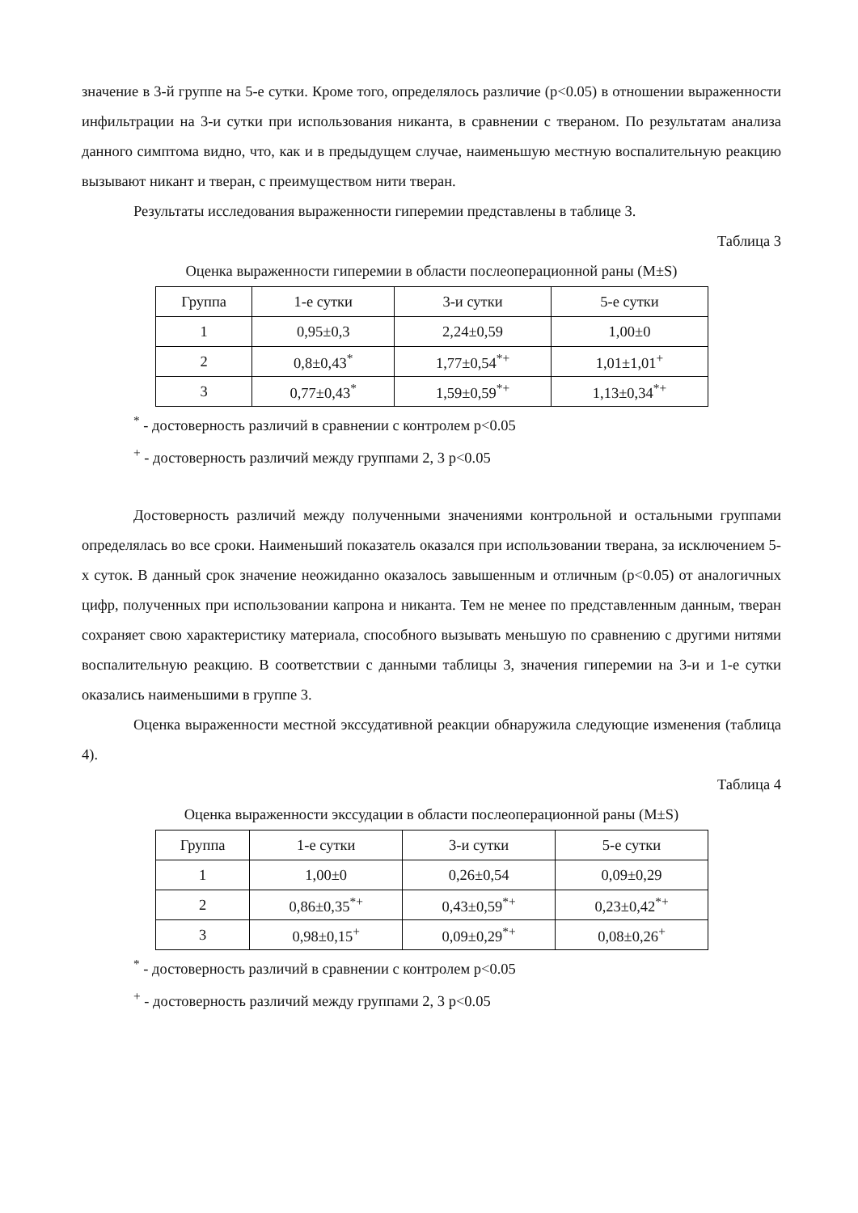значение в 3-й группе на 5-е сутки. Кроме того, определялось различие (p<0.05) в отношении выраженности инфильтрации на 3-и сутки при использования никанта, в сравнении с твераном. По результатам анализа данного симптома видно, что, как и в предыдущем случае, наименьшую местную воспалительную реакцию вызывают никант и тверан, с преимуществом нити тверан.
Результаты исследования выраженности гиперемии представлены в таблице 3.
Таблица 3
Оценка выраженности гиперемии в области послеоперационной раны (M±S)
| Группа | 1-е сутки | 3-и сутки | 5-е сутки |
| 1 | 0,95±0,3 | 2,24±0,59 | 1,00±0 |
| 2 | 0,8±0,43<sup>*</sup> | 1,77±0,54<sup>*+</sup> | 1,01±1,01<sup>+</sup> |
| 3 | 0,77±0,43<sup>*</sup> | 1,59±0,59<sup>*+</sup> | 1,13±0,34<sup>*+</sup> |
<sup>*</sup> - достоверность различий в сравнении с контролем p<0.05
<sup>+</sup> - достоверность различий между группами 2, 3 p<0.05
Достоверность различий между полученными значениями контрольной и остальными группами определялась во все сроки. Наименьший показатель оказался при использовании тверана, за исключением 5-х суток. В данный срок значение неожиданно оказалось завышенным и отличным (p<0.05) от аналогичных цифр, полученных при использовании капрона и никанта. Тем не менее по представленным данным, тверан сохраняет свою характеристику материала, способного вызывать меньшую по сравнению с другими нитями воспалительную реакцию. В соответствии с данными таблицы 3, значения гиперемии на 3-и и 1-е сутки оказались наименьшими в группе 3.
Оценка выраженности местной экссудативной реакции обнаружила следующие изменения (таблица 4).
Таблица 4
Оценка выраженности экссудации в области послеоперационной раны (M±S)
| Группа | 1-е сутки | 3-и сутки | 5-е сутки |
| 1 | 1,00±0 | 0,26±0,54 | 0,09±0,29 |
| 2 | 0,86±0,35<sup>*+</sup> | 0,43±0,59<sup>*+</sup> | 0,23±0,42<sup>*+</sup> |
| 3 | 0,98±0,15<sup>+</sup> | 0,09±0,29<sup>*+</sup> | 0,08±0,26<sup>+</sup> |
<sup>*</sup> - достоверность различий в сравнении с контролем p<0.05
<sup>+</sup> - достоверность различий между группами 2, 3 p<0.05